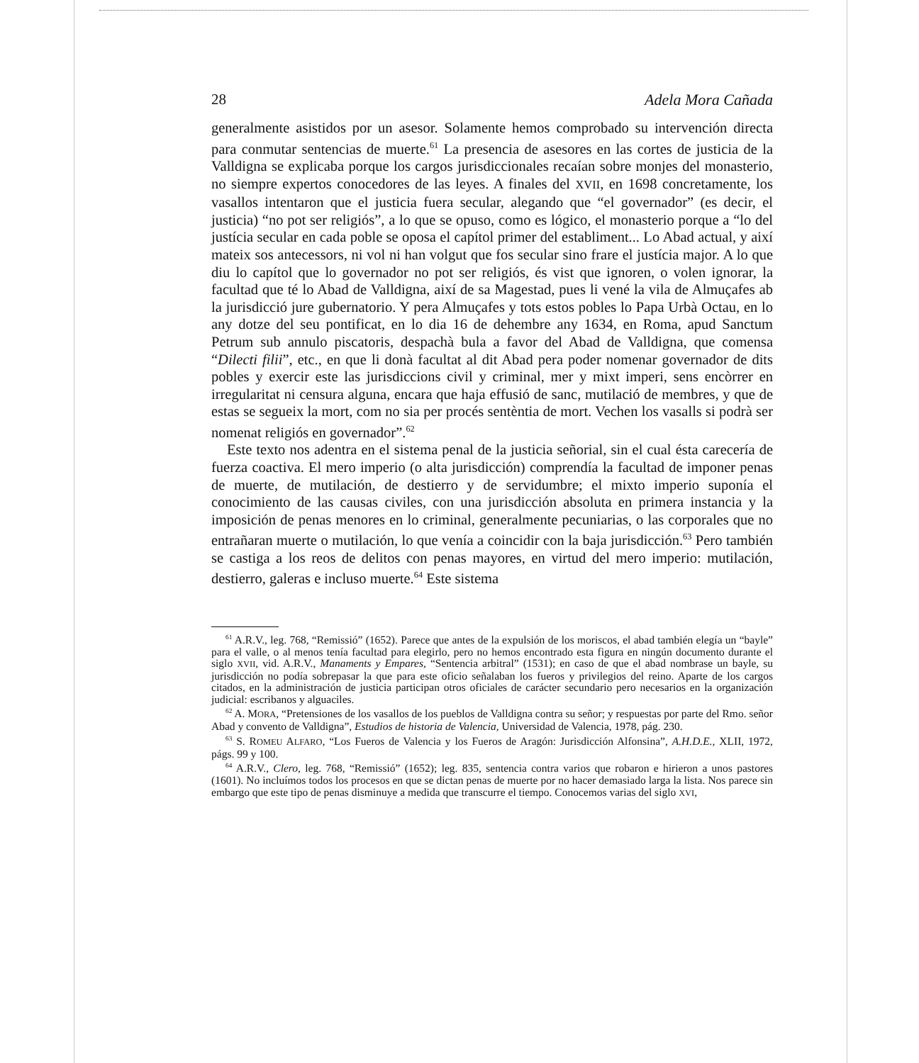28 Adela Mora Cañada
generalmente asistidos por un asesor. Solamente hemos comprobado su intervención directa para conmutar sentencias de muerte.<sup>61</sup> La presencia de asesores en las cortes de justicia de la Valldigna se explicaba porque los cargos jurisdiccionales recaían sobre monjes del monasterio, no siempre expertos conocedores de las leyes. A finales del XVII, en 1698 concretamente, los vasallos intentaron que el justicia fuera secular, alegando que “el governador” (es decir, el justicia) “no pot ser religiós”, a lo que se opuso, como es lógico, el monasterio porque a “lo del justícia secular en cada poble se oposa el capítol primer del establiment... Lo Abad actual, y així mateix sos antecessors, ni vol ni han volgut que fos secular sino frare el justícia major. A lo que diu lo capítol que lo governador no pot ser religiós, és vist que ignoren, o volen ignorar, la facultad que té lo Abad de Valldigna, així de sa Magestad, pues li vené la vila de Almuçafes ab la jurisdicció jure gubernatorio. Y pera Almuçafes y tots estos pobles lo Papa Urbà Octau, en lo any dotze del seu pontificat, en lo dia 16 de dehembre any 1634, en Roma, apud Sanctum Petrum sub annulo piscatoris, despachà bula a favor del Abad de Valldigna, que comensa “Dilecti filii”, etc., en que li donà facultat al dit Abad pera poder nomenar governador de dits pobles y exercir este las jurisdiccions civil y criminal, mer y mixt imperi, sens encòrrer en irregularitat ni censura alguna, encara que haja effusió de sanc, mutilació de membres, y que de estas se segueix la mort, com no sia per procés sentèntia de mort. Vechen los vasalls si podrà ser nomenat religiós en governador”.<sup>62</sup>
Este texto nos adentra en el sistema penal de la justicia señorial, sin el cual ésta carecería de fuerza coactiva. El mero imperio (o alta jurisdicción) comprendía la facultad de imponer penas de muerte, de mutilación, de destierro y de servidumbre; el mixto imperio suponía el conocimiento de las causas civiles, con una jurisdicción absoluta en primera instancia y la imposición de penas menores en lo criminal, generalmente pecuniarias, o las corporales que no entrañaran muerte o mutilación, lo que venía a coincidir con la baja jurisdicción.<sup>63</sup> Pero también se castiga a los reos de delitos con penas mayores, en virtud del mero imperio: mutilación, destierro, galeras e incluso muerte.<sup>64</sup> Este sistema
<sup>61</sup> A.R.V., leg. 768, “Remissió” (1652). Parece que antes de la expulsión de los moriscos, el abad también elegía un “bayle” para el valle, o al menos tenía facultad para elegirlo, pero no hemos encontrado esta figura en ningún documento durante el siglo XVII, vid. A.R.V., Manaments y Empares, “Sentencia arbitral” (1531); en caso de que el abad nombrase un bayle, su jurisdicción no podía sobrepasar la que para este oficio señalaban los fueros y privilegios del reino. Aparte de los cargos citados, en la administración de justicia participan otros oficiales de carácter secundario pero necesarios en la organización judicial: escribanos y alguaciles.
<sup>62</sup> A. MORA, “Pretensiones de los vasallos de los pueblos de Valldigna contra su señor; y respuestas por parte del Rmo. señor Abad y convento de Valldigna”, Estudios de historia de Valencia, Universidad de Valencia, 1978, pág. 230.
<sup>63</sup> S. ROMEU ALFARO, “Los Fueros de Valencia y los Fueros de Aragón: Jurisdicción Alfonsina”, A.H.D.E., XLII, 1972, págs. 99 y 100.
<sup>64</sup> A.R.V., Clero, leg. 768, “Remissió” (1652); leg. 835, sentencia contra varios que robaron e hirieron a unos pastores (1601). No incluímos todos los procesos en que se dictan penas de muerte por no hacer demasiado larga la lista. Nos parece sin embargo que este tipo de penas disminuye a medida que transcurre el tiempo. Conocemos varias del siglo XVI,